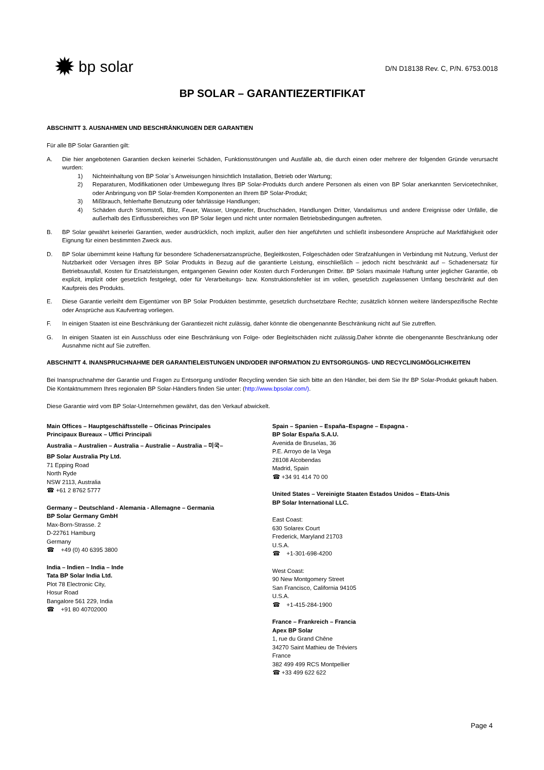✹ bp solar
D/N D18138 Rev. C, P/N. 6753.0018
BP SOLAR – GARANTIEZERTIFIKAT
ABSCHNITT 3. AUSNAHMEN UND BESCHRÄNKUNGEN DER GARANTIEN
Für alle BP Solar Garantien gilt:
A. Die hier angebotenen Garantien decken keinerlei Schäden, Funktionsstörungen und Ausfälle ab, die durch einen oder mehrere der folgenden Gründe verursacht wurden:
1) Nichteinhaltung von BP Solar`s Anweisungen hinsichtlich Installation, Betrieb oder Wartung;
2) Reparaturen, Modifikationen oder Umbewegung Ihres BP Solar-Produkts durch andere Personen als einen von BP Solar anerkannten Servicetechniker, oder Anbringung von BP Solar-fremden Komponenten an Ihrem BP Solar-Produkt;
3) Mißbrauch, fehlerhafte Benutzung oder fahrlässige Handlungen;
4) Schäden durch Stromstoß, Blitz, Feuer, Wasser, Ungeziefer, Bruchschäden, Handlungen Dritter, Vandalismus und andere Ereignisse oder Unfälle, die außerhalb des Einflussbereiches von BP Solar liegen und nicht unter normalen Betriebsbedingungen auftreten.
B. BP Solar gewährt keinerlei Garantien, weder ausdrücklich, noch implizit, außer den hier angeführten und schließt insbesondere Ansprüche auf Marktfähigkeit oder Eignung für einen bestimmten Zweck aus.
D. BP Solar übernimmt keine Haftung für besondere Schadenersatzansprüche, Begleitkosten, Folgeschäden oder Strafzahlungen in Verbindung mit Nutzung, Verlust der Nutzbarkeit oder Versagen ihres BP Solar Produkts in Bezug auf die garantierte Leistung, einschließlich – jedoch nicht beschränkt auf – Schadenersatz für Betriebsausfall, Kosten für Ersatzleistungen, entgangenen Gewinn oder Kosten durch Forderungen Dritter. BP Solars maximale Haftung unter jeglicher Garantie, ob explizit, implizit oder gesetzlich festgelegt, oder für Verarbeitungs- bzw. Konstruktionsfehler ist im vollen, gesetzlich zugelassenen Umfang beschränkt auf den Kaufpreis des Produkts.
E. Diese Garantie verleiht dem Eigentümer von BP Solar Produkten bestimmte, gesetzlich durchsetzbare Rechte; zusätzlich können weitere länderspezifische Rechte oder Ansprüche aus Kaufvertrag vorliegen.
F. In einigen Staaten ist eine Beschränkung der Garantiezeit nicht zulässig, daher könnte die obengenannte Beschränkung nicht auf Sie zutreffen.
G. In einigen Staaten ist ein Ausschluss oder eine Beschränkung von Folge- oder Begleitschäden nicht zulässig.Daher könnte die obengenannte Beschränkung oder Ausnahme nicht auf Sie zutreffen.
ABSCHNITT 4. INANSPRUCHNAHME DER GARANTIELEISTUNGEN UND/ODER INFORMATION ZU ENTSORGUNGS- UND RECYCLINGMÖGLICHKEITEN
Bei Inanspruchnahme der Garantie und Fragen zu Entsorgung und/oder Recycling wenden Sie sich bitte an den Händler, bei dem Sie Ihr BP Solar-Produkt gekauft haben. Die Kontaktnummern Ihres regionalen BP Solar-Händlers finden Sie unter: (http://www.bpsolar.com/).
Diese Garantie wird vom BP Solar-Unternehmen gewährt, das den Verkauf abwickelt.
Main Offices – Hauptgeschäftsstelle – Oficinas Principales
Principaux Bureaux – Uffici Principali
Australia – Australien – Australia – Australie – Australia – 미국–
BP Solar Australia Pty Ltd.
71 Epping Road
North Ryde
NSW 2113, Australia
☎ +61 2 8762 5777
Germany – Deutschland - Alemania - Allemagne – Germania
BP Solar Germany GmbH
Max-Born-Strasse. 2
D-22761 Hamburg
Germany
☎ +49 (0) 40 6395 3800
India – Indien – India – Inde
Tata BP Solar India Ltd.
Plot 78 Electronic City,
Hosur Road
Bangalore 561 229, India
☎ +91 80 40702000
Spain – Spanien – España–Espagne – Espagna -
BP Solar España S.A.U.
Avenida de Bruselas, 36
P.E. Arroyo de la Vega
28108 Alcobendas
Madrid, Spain
☎ +34 91 414 70 00
United States – Vereinigte Staaten Estados Unidos – Etats-Unis
BP Solar International LLC.
East Coast:
630 Solarex Court
Frederick, Maryland 21703
U.S.A.
☎ +1-301-698-4200
West Coast:
90 New Montgomery Street
San Francisco, California 94105
U.S.A.
☎ +1-415-284-1900
France – Frankreich – Francia
Apex BP Solar
1, rue du Grand Chêne
34270 Saint Mathieu de Tréviers
France
382 499 499 RCS Montpellier
☎ +33 499 622 622
Page 4